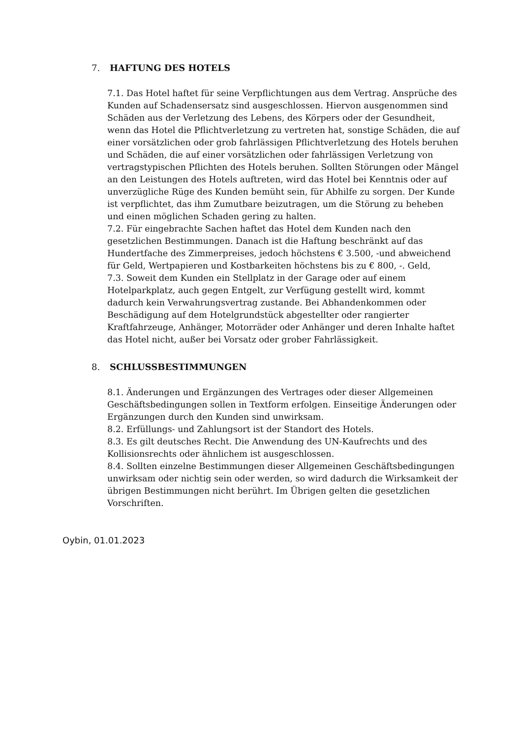7. HAFTUNG DES HOTELS
7.1. Das Hotel haftet für seine Verpflichtungen aus dem Vertrag. Ansprüche des Kunden auf Schadensersatz sind ausgeschlossen. Hiervon ausgenommen sind Schäden aus der Verletzung des Lebens, des Körpers oder der Gesundheit, wenn das Hotel die Pflichtverletzung zu vertreten hat, sonstige Schäden, die auf einer vorsätzlichen oder grob fahrlässigen Pflichtverletzung des Hotels beruhen und Schäden, die auf einer vorsätzlichen oder fahrlässigen Verletzung von vertragstypischen Pflichten des Hotels beruhen. Sollten Störungen oder Mängel an den Leistungen des Hotels auftreten, wird das Hotel bei Kenntnis oder auf unverzügliche Rüge des Kunden bemüht sein, für Abhilfe zu sorgen. Der Kunde ist verpflichtet, das ihm Zumutbare beizutragen, um die Störung zu beheben und einen möglichen Schaden gering zu halten.
7.2. Für eingebrachte Sachen haftet das Hotel dem Kunden nach den gesetzlichen Bestimmungen. Danach ist die Haftung beschränkt auf das Hundertfache des Zimmerpreises, jedoch höchstens € 3.500, -und abweichend für Geld, Wertpapieren und Kostbarkeiten höchstens bis zu € 800, -. Geld,
7.3. Soweit dem Kunden ein Stellplatz in der Garage oder auf einem Hotelparkplatz, auch gegen Entgelt, zur Verfügung gestellt wird, kommt dadurch kein Verwahrungsvertrag zustande. Bei Abhandenkommen oder Beschädigung auf dem Hotelgrundstück abgestellter oder rangierter Kraftfahrzeuge, Anhänger, Motorräder oder Anhänger und deren Inhalte haftet das Hotel nicht, außer bei Vorsatz oder grober Fahrlässigkeit.
8. SCHLUSSBESTIMMUNGEN
8.1. Änderungen und Ergänzungen des Vertrages oder dieser Allgemeinen Geschäftsbedingungen sollen in Textform erfolgen. Einseitige Änderungen oder Ergänzungen durch den Kunden sind unwirksam.
8.2. Erfüllungs- und Zahlungsort ist der Standort des Hotels.
8.3. Es gilt deutsches Recht. Die Anwendung des UN-Kaufrechts und des Kollisionsrechts oder ähnlichem ist ausgeschlossen.
8.4. Sollten einzelne Bestimmungen dieser Allgemeinen Geschäftsbedingungen unwirksam oder nichtig sein oder werden, so wird dadurch die Wirksamkeit der übrigen Bestimmungen nicht berührt. Im Übrigen gelten die gesetzlichen Vorschriften.
Oybin, 01.01.2023